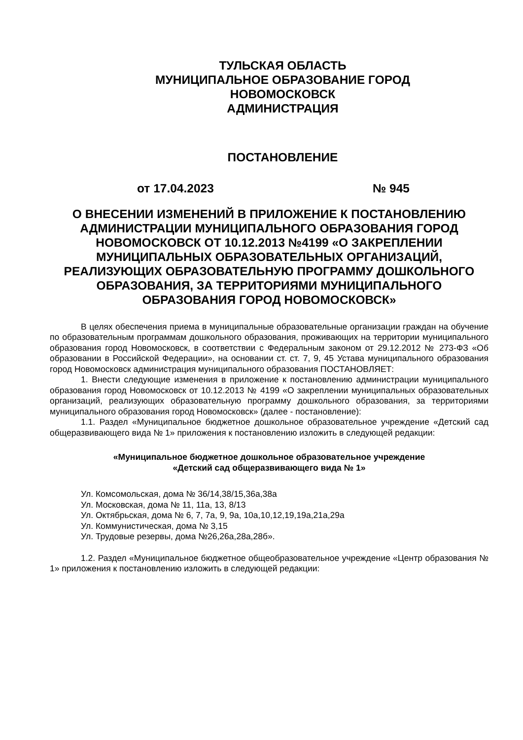ТУЛЬСКАЯ ОБЛАСТЬ
МУНИЦИПАЛЬНОЕ ОБРАЗОВАНИЕ ГОРОД
НОВОМОСКОВСК
АДМИНИСТРАЦИЯ
ПОСТАНОВЛЕНИЕ
от 17.04.2023 № 945
О ВНЕСЕНИИ ИЗМЕНЕНИЙ В ПРИЛОЖЕНИЕ К ПОСТАНОВЛЕНИЮ АДМИНИСТРАЦИИ МУНИЦИПАЛЬНОГО ОБРАЗОВАНИЯ ГОРОД НОВОМОСКОВСК ОТ 10.12.2013 №4199 «О ЗАКРЕПЛЕНИИ МУНИЦИПАЛЬНЫХ ОБРАЗОВАТЕЛЬНЫХ ОРГАНИЗАЦИЙ, РЕАЛИЗУЮЩИХ ОБРАЗОВАТЕЛЬНУЮ ПРОГРАММУ ДОШКОЛЬНОГО ОБРАЗОВАНИЯ, ЗА ТЕРРИТОРИЯМИ МУНИЦИПАЛЬНОГО ОБРАЗОВАНИЯ ГОРОД НОВОМОСКОВСК»
В целях обеспечения приема в муниципальные образовательные организации граждан на обучение по образовательным программам дошкольного образования, проживающих на территории муниципального образования город Новомосковск, в соответствии с Федеральным законом от 29.12.2012 № 273-ФЗ «Об образовании в Российской Федерации», на основании ст. ст. 7, 9, 45 Устава муниципального образования город Новомосковск администрация муниципального образования ПОСТАНОВЛЯЕТ:
1. Внести следующие изменения в приложение к постановлению администрации муниципального образования город Новомосковск от 10.12.2013 № 4199 «О закреплении муниципальных образовательных организаций, реализующих образовательную программу дошкольного образования, за территориями муниципального образования город Новомосковск» (далее - постановление):
1.1. Раздел «Муниципальное бюджетное дошкольное образовательное учреждение «Детский сад общеразвивающего вида № 1» приложения к постановлению изложить в следующей редакции:
«Муниципальное бюджетное дошкольное образовательное учреждение
«Детский сад общеразвивающего вида № 1»
Ул. Комсомольская, дома № 36/14,38/15,36а,38а
Ул. Московская, дома № 11, 11а, 13, 8/13
Ул. Октябрьская, дома № 6, 7, 7а, 9, 9а, 10а,10,12,19,19а,21а,29а
Ул. Коммунистическая, дома № 3,15
Ул. Трудовые резервы, дома №26,26а,28а,28б».
1.2. Раздел «Муниципальное бюджетное общеобразовательное учреждение «Центр образования № 1» приложения к постановлению изложить в следующей редакции: